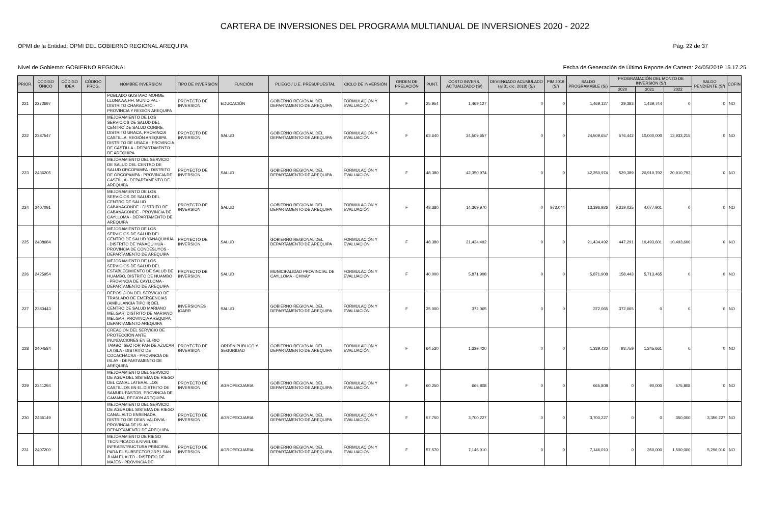CARTERA DE INVERSIONES DEL PROGRAMA MULTIANUAL DE INVERSIONES 2020 - 2022
OPMI de la Entidad: OPMI DEL GOBIERNO REGIONAL AREQUIPA Pág. 22 de 37
Nivel de Gobierno: GOBIERNO REGIONAL Fecha de Generación de Último Reporte de Cartera: 24/05/2019 15.17.25
| PRIOR. | CÓDIGO ÚNICO | CÓDIGO IDEA | CÓDIGO PROG. | NOMBRE INVERSIÓN | TIPO DE INVERSIÓN | FUNCIÓN | PLIEGO / U.E. PRESUPUESTAL | CICLO DE INVERSIÓN | ORDEN DE PRELACIÓN | PUNT. | COSTO INVERS. ACTUALIZADO (S/) | DEVENGADO ACUMULADO (al 31 dic. 2018) (S/) | PIM 2019 (S/) | SALDO PROGRAMABLE (S/) | PROGRAMACIÓN DEL MONTO DE INVERSIÓN (S/) | | | SALDO PENDIENTE (S/) | COFIN |
| --- | --- | --- | --- | --- | --- | --- | --- | --- | --- | --- | --- | --- | --- | --- | --- | --- | --- | --- | --- |
| | | | | | | | | | | | | | | | 2020 | 2021 | 2022 | | |
| 221 | 2272697 | | | POBLADO GUSTAVO MOHME LLONA AA.HH. MUNICIPAL - DISTRITO CHARACATO - PROVINCIA Y REGIÓN AREQUIPA | PROYECTO DE INVERSION | EDUCACIÓN | GOBIERNO REGIONAL DEL DEPARTAMENTO DE AREQUIPA | FORMULACIÓN Y EVALUACIÓN | F | 25.954 | 1,469,127 | 0 | 0 | 1,469,127 | 29,383 | 1,439,744 | 0 | 0 | NO |
| 222 | 2387547 | | | MEJORAMIENTO DE LOS SERVICIOS DE SALUD DEL CENTRO DE SALUD CORIRE, DISTRITO URACA, PROVINCIA CASTILLA, REGIÓN AREQUIPA DISTRITO DE URACA - PROVINCIA DE CASTILLA - DEPARTAMENTO DE AREQUIPA | PROYECTO DE INVERSION | SALUD | GOBIERNO REGIONAL DEL DEPARTAMENTO DE AREQUIPA | FORMULACIÓN Y EVALUACIÓN | F | 63.640 | 24,509,657 | 0 | 0 | 24,509,657 | 576,442 | 10,000,000 | 13,933,215 | 0 | NO |
| 223 | 2436205 | | | MEJORAMIENTO DEL SERVICIO DE SALUD DEL CENTRO DE SALUD ORCOPAMPA - DISTRITO DE ORCOPAMPA - PROVINCIA DE CASTILLA - DEPARTAMENTO DE AREQUIPA | PROYECTO DE INVERSION | SALUD | GOBIERNO REGIONAL DEL DEPARTAMENTO DE AREQUIPA | FORMULACIÓN Y EVALUACIÓN | F | 48.380 | 42,350,974 | 0 | 0 | 42,350,974 | 529,389 | 20,910,792 | 20,910,793 | 0 | NO |
| 224 | 2407091 | | | MEJORAMIENTO DE LOS SERVICIOS DE SALUD DEL CENTRO DE SALUD CABANACONDE - DISTRITO DE CABANACONDE - PROVINCIA DE CAYLLOMA - DEPARTAMENTO DE AREQUIPA | PROYECTO DE INVERSION | SALUD | GOBIERNO REGIONAL DEL DEPARTAMENTO DE AREQUIPA | FORMULACIÓN Y EVALUACIÓN | F | 48.380 | 14,369,970 | 0 | 973,044 | 13,396,926 | 9,319,025 | 4,077,901 | 0 | 0 | NO |
| 225 | 2408684 | | | MEJORAMIENTO DE LOS SERVICIOS DE SALUD DEL CENTRO DE SALUD YANAQUIHUA - DISTRITO DE YANAQUIHUA - PROVINCIA DE CONDESUYOS - DEPARTAMENTO DE AREQUIPA | PROYECTO DE INVERSION | SALUD | GOBIERNO REGIONAL DEL DEPARTAMENTO DE AREQUIPA | FORMULACIÓN Y EVALUACIÓN | F | 48.380 | 21,434,492 | 0 | 0 | 21,434,492 | 447,291 | 10,493,601 | 10,493,600 | 0 | NO |
| 226 | 2425954 | | | MEJORAMIENTO DE LOS SERVICIOS DE SALUD DEL ESTABLECIMIENTO DE SALUD DE HUAMBO, DISTRITO DE HUAMBO - PROVINCIA DE CAYLLOMA - DEPARTAMENTO DE AREQUIPA | PROYECTO DE INVERSION | SALUD | MUNICIPALIDAD PROVINCIAL DE CAYLLOMA - CHIVAY | FORMULACIÓN Y EVALUACIÓN | F | 40.000 | 5,871,908 | 0 | 0 | 5,871,908 | 158,443 | 5,713,465 | 0 | 0 | NO |
| 227 | 2380443 | | | REPOSICIÓN DEL SERVICIO DE TRASLADO DE EMERGENCIAS (AMBULANCIA TIPO II) DEL CENTRO DE SALUD MARIANO MELGAR, DISTRITO DE MARIANO MELGAR, PROVINCIA AREQUIPA, DEPARTAMENTO AREQUIPA | INVERSIONES IOARR | SALUD | GOBIERNO REGIONAL DEL DEPARTAMENTO DE AREQUIPA | FORMULACIÓN Y EVALUACIÓN | F | 35.000 | 372,065 | 0 | 0 | 372,065 | 372,065 | 0 | 0 | 0 | NO |
| 228 | 2404584 | | | CREACION DEL SERVICIO DE PROTECCIÓN ANTE INUNDACIONES EN EL RIO TAMBO, SECTOR PAN DE AZUCAR LA ISLA - DISTRITO DE COCACHACRA - PROVINCIA DE ISLAY - DEPARTAMENTO DE AREQUIPA | PROYECTO DE INVERSION | ORDEN PÚBLICO Y SEGURIDAD | GOBIERNO REGIONAL DEL DEPARTAMENTO DE AREQUIPA | FORMULACIÓN Y EVALUACIÓN | F | 64.530 | 1,339,420 | 0 | 0 | 1,339,420 | 93,759 | 1,245,661 | 0 | 0 | NO |
| 229 | 2341294 | | | MEJORAMIENTO DEL SERVICIO DE AGUA DEL SISTEMA DE RIEGO DEL CANAL LATERAL LOS CASTILLOS EN EL DISTRITO DE SAMUEL PASTOR, PROVINCIA DE CAMANA, REGION AREQUIPA | PROYECTO DE INVERSION | AGROPECUARIA | GOBIERNO REGIONAL DEL DEPARTAMENTO DE AREQUIPA | FORMULACIÓN Y EVALUACIÓN | F | 60.250 | 665,808 | 0 | 0 | 665,808 | 0 | 90,000 | 575,808 | 0 | NO |
| 230 | 2435149 | | | MEJORAMIENTO DEL SERVICIO DE AGUA DEL SISTEMA DE RIEGO CANAL ALTO ENSENADA, DISTRITO DE DEAN VALDIVIA - PROVINCIA DE ISLAY - DEPARTAMENTO DE AREQUIPA | PROYECTO DE INVERSION | AGROPECUARIA | GOBIERNO REGIONAL DEL DEPARTAMENTO DE AREQUIPA | FORMULACIÓN Y EVALUACIÓN | F | 57.750 | 3,700,227 | 0 | 0 | 3,700,227 | 0 | 0 | 350,000 | 3,350,227 | NO |
| 231 | 2407200 | | | MEJORAMIENTO DE RIEGO TECNIFICADO A NIVEL DE INFRAESTRUCTURA PRINCIPAL PARA EL SUBSECTOR 3RP1 SAN JUAN EL ALTO - DISTRITO DE MAJES - PROVINCIA DE | PROYECTO DE INVERSION | AGROPECUARIA | GOBIERNO REGIONAL DEL DEPARTAMENTO DE AREQUIPA | FORMULACIÓN Y EVALUACIÓN | F | 57.570 | 7,146,010 | 0 | 0 | 7,146,010 | 0 | 350,000 | 1,500,000 | 5,296,010 | NO |